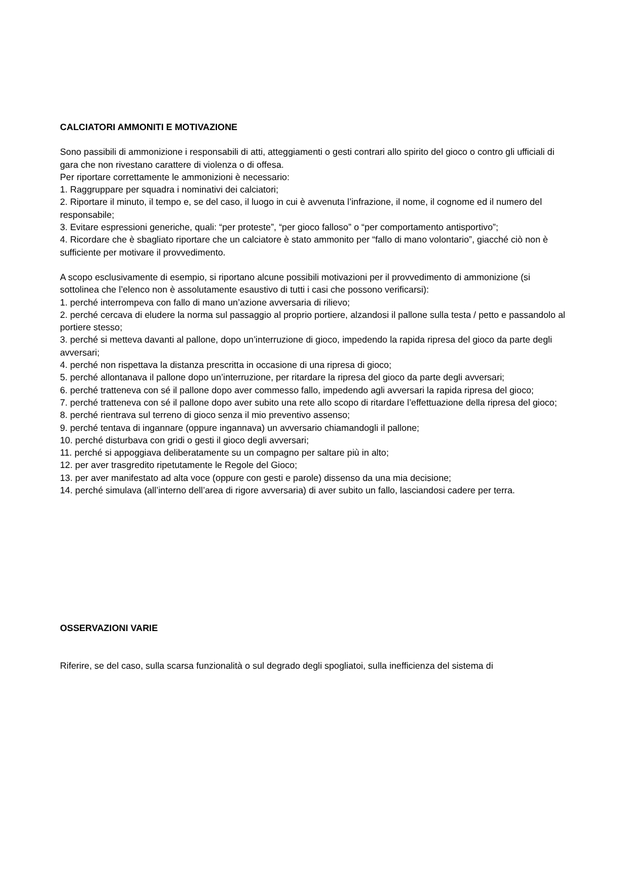CALCIATORI AMMONITI E MOTIVAZIONE
Sono passibili di ammonizione i responsabili di atti, atteggiamenti o gesti contrari allo spirito del gioco o contro gli ufficiali di gara che non rivestano carattere di violenza o di offesa.
Per riportare correttamente le ammonizioni è necessario:
1. Raggruppare per squadra i nominativi dei calciatori;
2. Riportare il minuto, il tempo e, se del caso, il luogo in cui è avvenuta l’infrazione, il nome, il cognome ed il numero del responsabile;
3. Evitare espressioni generiche, quali: “per proteste”, “per gioco falloso” o “per comportamento antisportivo”;
4. Ricordare che è sbagliato riportare che un calciatore è stato ammonito per “fallo di mano volontario”, giacché ciò non è sufficiente per motivare il provvedimento.
A scopo esclusivamente di esempio, si riportano alcune possibili motivazioni per il provvedimento di ammonizione (si sottolinea che l’elenco non è assolutamente esaustivo di tutti i casi che possono verificarsi):
1. perché interrompeva con fallo di mano un’azione avversaria di rilievo;
2. perché cercava di eludere la norma sul passaggio al proprio portiere, alzandosi il pallone sulla testa / petto e passandolo al portiere stesso;
3. perché si metteva davanti al pallone, dopo un’interruzione di gioco, impedendo la rapida ripresa del gioco da parte degli avversari;
4. perché non rispettava la distanza prescritta in occasione di una ripresa di gioco;
5. perché allontanava il pallone dopo un’interruzione, per ritardare la ripresa del gioco da parte degli avversari;
6. perché tratteneva con sé il pallone dopo aver commesso fallo, impedendo agli avversari la rapida ripresa del gioco;
7. perché tratteneva con sé il pallone dopo aver subito una rete allo scopo di ritardare l’effettuazione della ripresa del gioco;
8. perché rientrava sul terreno di gioco senza il mio preventivo assenso;
9. perché tentava di ingannare (oppure ingannava) un avversario chiamandogli il pallone;
10. perché disturbava con gridi o gesti il gioco degli avversari;
11. perché si appoggiava deliberatamente su un compagno per saltare più in alto;
12. per aver trasgredito ripetutamente le Regole del Gioco;
13. per aver manifestato ad alta voce (oppure con gesti e parole) dissenso da una mia decisione;
14. perché simulava (all’interno dell’area di rigore avversaria) di aver subito un fallo, lasciandosi cadere per terra.
OSSERVAZIONI VARIE
Riferire, se del caso, sulla scarsa funzionalità o sul degrado degli spogliatoi, sulla inefficienza del sistema di